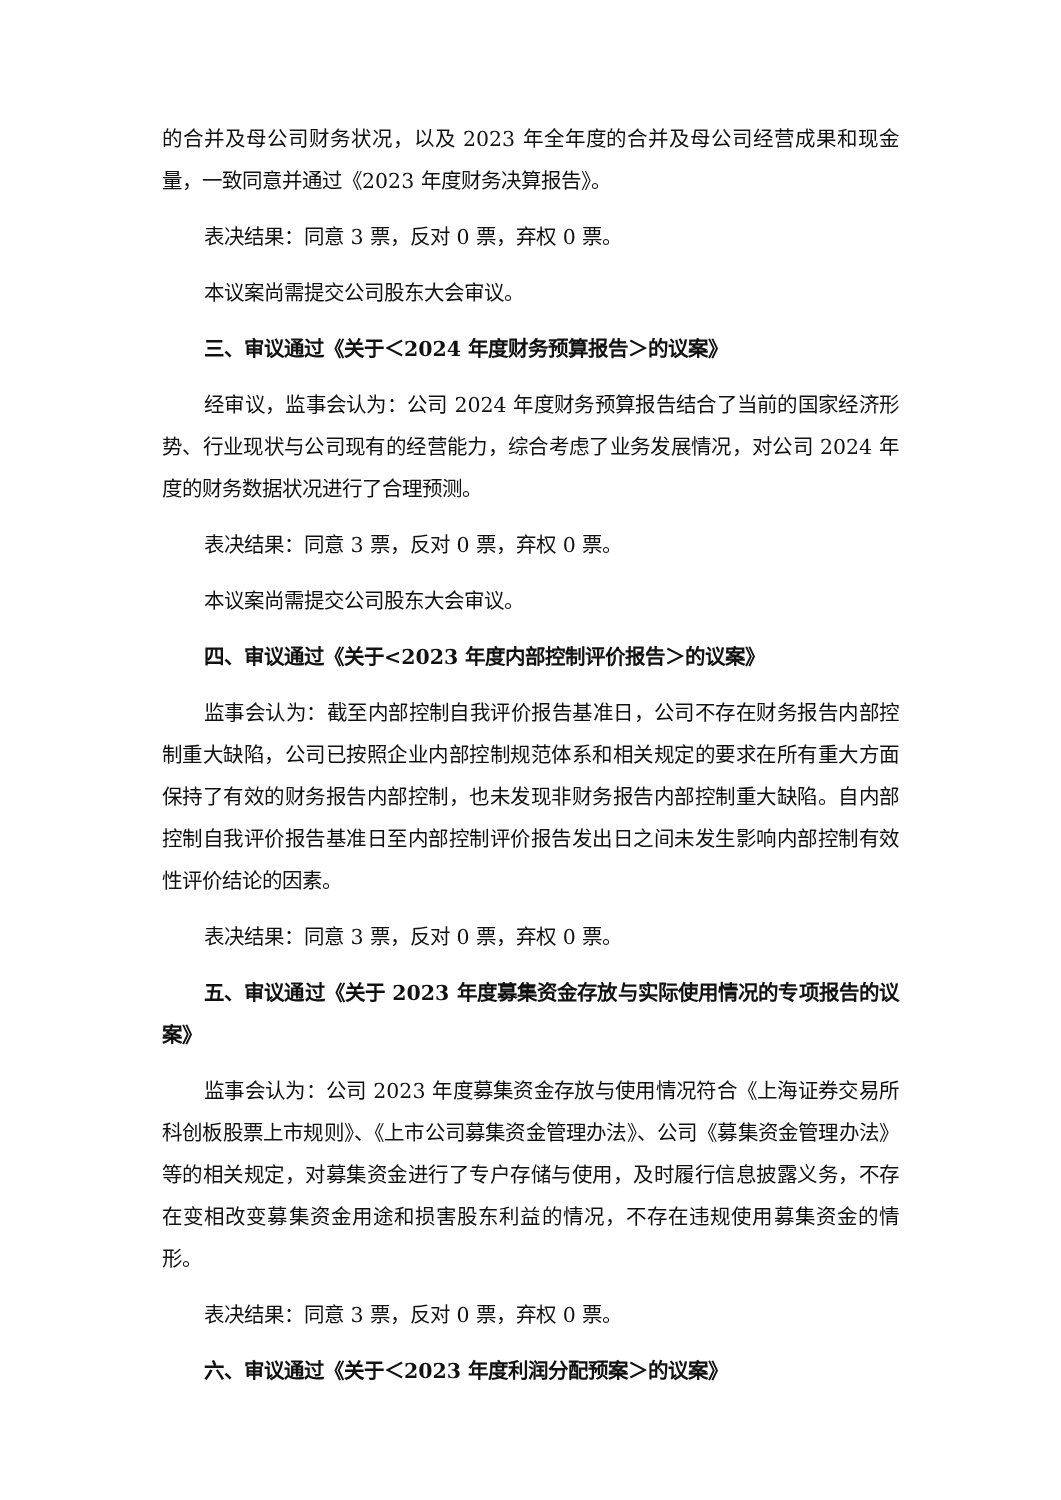的合并及母公司财务状况，以及 2023 年全年度的合并及母公司经营成果和现金量，一致同意并通过《2023 年度财务决算报告》。
表决结果：同意 3 票，反对 0 票，弃权 0 票。
本议案尚需提交公司股东大会审议。
三、审议通过《关于＜2024 年度财务预算报告＞的议案》
经审议，监事会认为：公司 2024 年度财务预算报告结合了当前的国家经济形势、行业现状与公司现有的经营能力，综合考虑了业务发展情况，对公司 2024 年度的财务数据状况进行了合理预测。
表决结果：同意 3 票，反对 0 票，弃权 0 票。
本议案尚需提交公司股东大会审议。
四、审议通过《关于<2023 年度内部控制评价报告＞的议案》
监事会认为：截至内部控制自我评价报告基准日，公司不存在财务报告内部控制重大缺陷，公司已按照企业内部控制规范体系和相关规定的要求在所有重大方面保持了有效的财务报告内部控制，也未发现非财务报告内部控制重大缺陷。自内部控制自我评价报告基准日至内部控制评价报告发出日之间未发生影响内部控制有效性评价结论的因素。
表决结果：同意 3 票，反对 0 票，弃权 0 票。
五、审议通过《关于 2023 年度募集资金存放与实际使用情况的专项报告的议案》
监事会认为：公司 2023 年度募集资金存放与使用情况符合《上海证券交易所科创板股票上市规则》、《上市公司募集资金管理办法》、公司《募集资金管理办法》等的相关规定，对募集资金进行了专户存储与使用，及时履行信息披露义务，不存在变相改变募集资金用途和损害股东利益的情况，不存在违规使用募集资金的情形。
表决结果：同意 3 票，反对 0 票，弃权 0 票。
六、审议通过《关于＜2023 年度利润分配预案＞的议案》